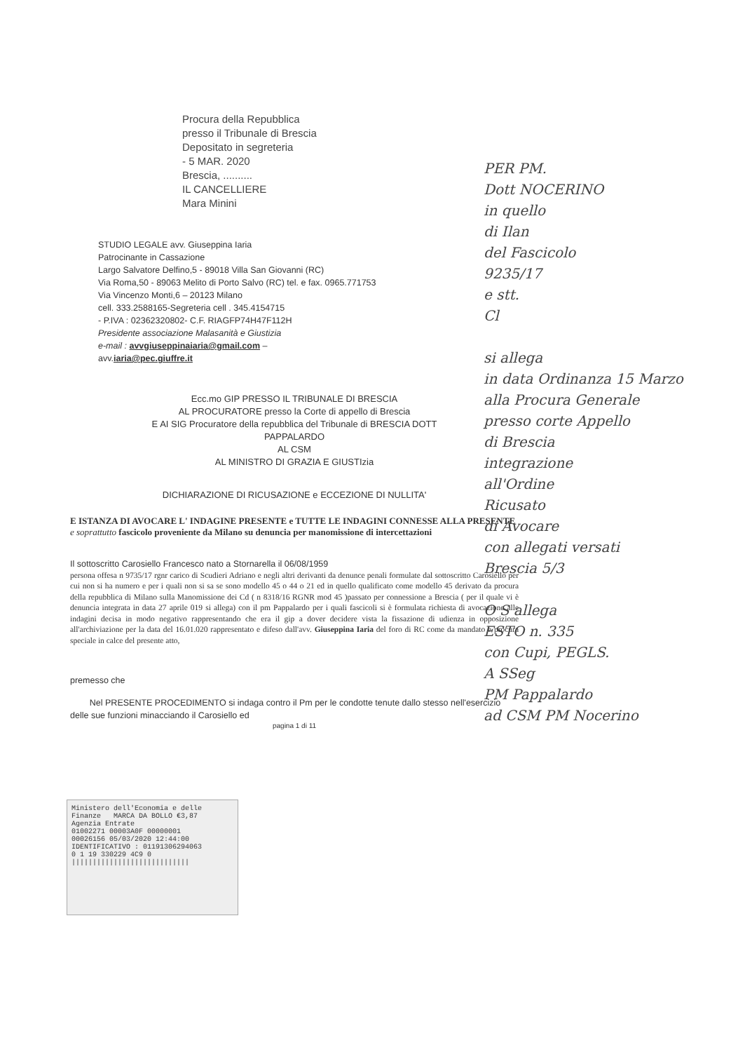Procura della Repubblica
presso il Tribunale di Brescia
Depositato in segreteria
- 5 MAR. 2020
Brescia, ..........
IL CANCELLIERE
Mara Minini
STUDIO LEGALE avv. Giuseppina Iaria
Patrocinante in Cassazione
Largo Salvatore Delfino,5 - 89018 Villa San Giovanni (RC)
Via Roma,50 - 89063 Melito di Porto Salvo (RC) tel. e fax. 0965.771753
Via Vincenzo Monti,6 – 20123 Milano
cell. 333.2588165-Segreteria cell . 345.4154715
- P.IVA : 02362320802- C.F. RIAGFP74H47F112H
Presidente associazione Malasanità e Giustizia
e-mail : avvgiuseppinaiaria@gmail.com –
avv.iaria@pec.giuffre.it
Ecc.mo GIP PRESSO IL TRIBUNALE DI BRESCIA
AL PROCURATORE presso la Corte di appello di Brescia
E AI SIG Procuratore della repubblica del Tribunale di BRESCIA DOTT
PAPPALARDO
AL CSM
AL MINISTRO DI GRAZIA E GIUSTIzia
DICHIARAZIONE DI RICUSAZIONE e ECCEZIONE DI NULLITA'
E ISTANZA DI AVOCARE L' INDAGINE PRESENTE e TUTTE LE INDAGINI CONNESSE ALLA PRESENTE e soprattutto fascicolo proveniente da Milano su denuncia per manomissione di intercettazioni
Il sottoscritto Carosiello Francesco nato a Stornarella il 06/08/1959
persona offesa n 9735/17 rgnr carico di Scudieri Adriano e negli altri derivanti da denunce penali formulate dal sottoscritto Carosiello per cui non si ha numero e per i quali non si sa se sono modello 45 o 44 o 21 ed in quello qualificato come modello 45 derivato da procura della repubblica di Milano sulla Manomissione dei Cd ( n 8318/16 RGNR mod 45 )passato per connessione a Brescia ( per il quale vi è denuncia integrata in data 27 aprile 019 si allega) con il pm Pappalardo per i quali fascicoli si è formulata richiesta di avocazione alle indagini decisa in modo negativo rappresentando che era il gip a dover decidere vista la fissazione di udienza in opposizione all'archiviazione per la data del 16.01.020 rappresentato e difeso dall'avv. Giuseppina Iaria del foro di RC come da mandato e procura speciale in calce del presente atto,
premesso che
Nel PRESENTE PROCEDIMENTO si indaga contro il Pm per le condotte tenute dallo stesso nell'esercizio delle sue funzioni minacciando il Carosiello ed
pagina 1 di 11
Ministero dell'Economia e delle Finanze MARCA DA BOLLO €3,87
Agenzia Entrate
01002271 00003A0F 00000001
00026156 05/03/2020 12:44:00
IDENTIFICATIVO : 01191306294063
0 1 19 330229 4C9 0
||||||||||||||||||||||||||||
PER PM.
Dott NOCERINO
in quello
di Ilan
del Fascicolo
9235/17
e stt.
Cl
si allega
in data Ordinanza 15 Marzo
alla Procura Generale
presso corte Appello
di Brescia
integrazione
all'Ordine
Ricusato
di Avocare
con allegati versati
Brescia 5/3
O S allega
ESTO n. 335
con Cupi, PEGLS.
A SSeg
PM Pappalardo
ad CSM PM Nocerino